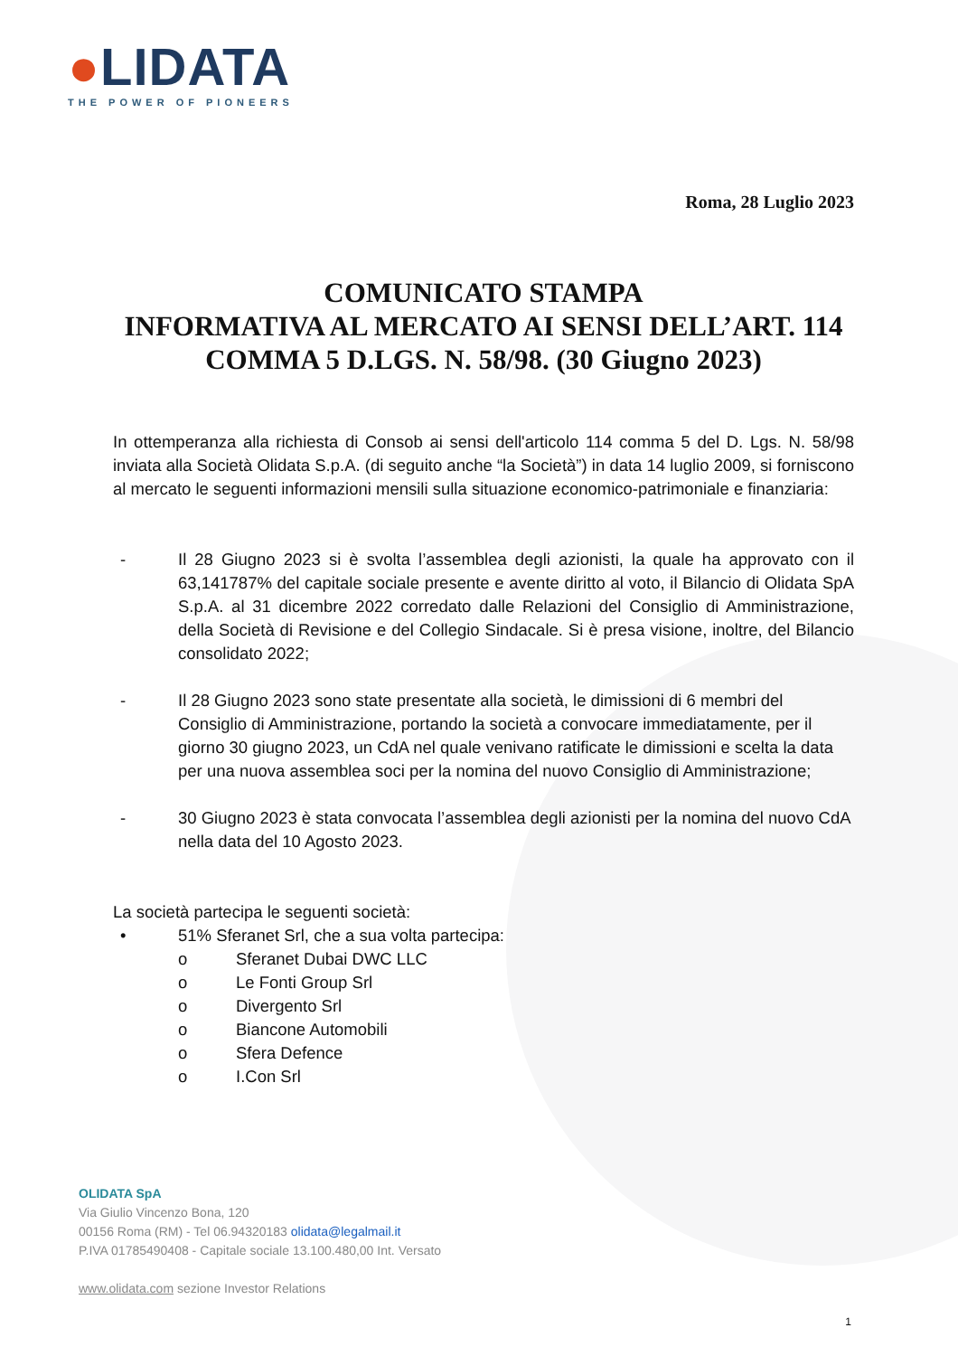●LIDATA
THE POWER OF PIONEERS
Roma, 28 Luglio 2023
COMUNICATO STAMPA
INFORMATIVA AL MERCATO AI SENSI DELL’ART. 114 COMMA 5 D.LGS. N. 58/98. (30 Giugno 2023)
In ottemperanza alla richiesta di Consob ai sensi dell'articolo 114 comma 5 del D. Lgs. N. 58/98 inviata alla Società Olidata S.p.A. (di seguito anche “la Società”) in data 14 luglio 2009, si forniscono al mercato le seguenti informazioni mensili sulla situazione economico-patrimoniale e finanziaria:
- Il 28 Giugno 2023 si è svolta l’assemblea degli azionisti, la quale ha approvato con il 63,141787% del capitale sociale presente e avente diritto al voto, il Bilancio di Olidata SpA S.p.A. al 31 dicembre 2022 corredato dalle Relazioni del Consiglio di Amministrazione, della Società di Revisione e del Collegio Sindacale. Si è presa visione, inoltre, del Bilancio consolidato 2022;
- Il 28 Giugno 2023 sono state presentate alla società, le dimissioni di 6 membri del Consiglio di Amministrazione, portando la società a convocare immediatamente, per il giorno 30 giugno 2023, un CdA nel quale venivano ratificate le dimissioni e scelta la data per una nuova assemblea soci per la nomina del nuovo Consiglio di Amministrazione;
- 30 Giugno 2023 è stata convocata l’assemblea degli azionisti per la nomina del nuovo CdA nella data del 10 Agosto 2023.
La società partecipa le seguenti società:
• 51% Sferanet Srl, che a sua volta partecipa:
o Sferanet Dubai DWC LLC
o Le Fonti Group Srl
o Divergento Srl
o Biancone Automobili
o Sfera Defence
o I.Con Srl
OLIDATA SpA
Via Giulio Vincenzo Bona, 120
00156 Roma (RM) - Tel 06.94320183 olidata@legalmail.it
P.IVA 01785490408 - Capitale sociale 13.100.480,00 Int. Versato
www.olidata.com sezione Investor Relations
1